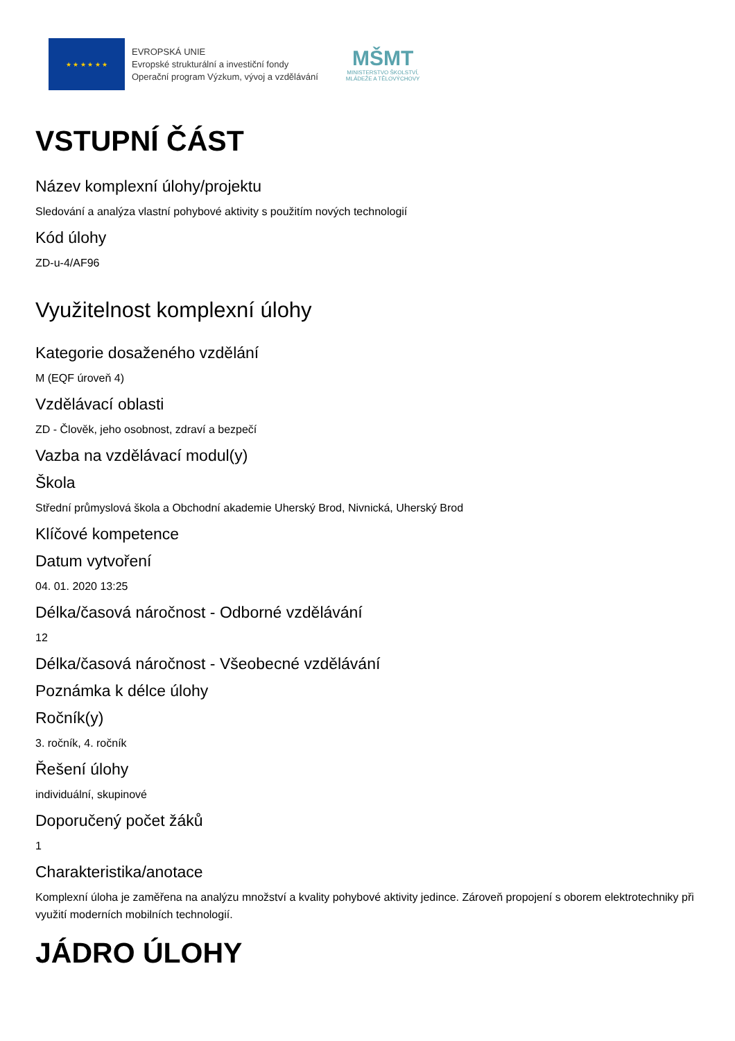★ ★ ★ ★ ★ ★
EVROPSKÁ UNIE
Evropské strukturální a investiční fondy
Operační program Výzkum, vývoj a vzdělávání
MŠMT
MINISTERSTVO ŠKOLSTVÍ,
MLÁDEŽE A TĚLOVÝCHOVY
VSTUPNÍ ČÁST
Název komplexní úlohy/projektu
Sledování a analýza vlastní pohybové aktivity s použitím nových technologií
Kód úlohy
ZD-u-4/AF96
Využitelnost komplexní úlohy
Kategorie dosaženého vzdělání
M (EQF úroveň 4)
Vzdělávací oblasti
ZD - Člověk, jeho osobnost, zdraví a bezpečí
Vazba na vzdělávací modul(y)
Škola
Střední průmyslová škola a Obchodní akademie Uherský Brod, Nivnická, Uherský Brod
Klíčové kompetence
Datum vytvoření
04. 01. 2020 13:25
Délka/časová náročnost - Odborné vzdělávání
12
Délka/časová náročnost - Všeobecné vzdělávání
Poznámka k délce úlohy
Ročník(y)
3. ročník, 4. ročník
Řešení úlohy
individuální, skupinové
Doporučený počet žáků
1
Charakteristika/anotace
Komplexní úloha je zaměřena na analýzu množství a kvality pohybové aktivity jedince. Zároveň propojení s oborem elektrotechniky při využití moderních mobilních technologií.
JÁDRO ÚLOHY